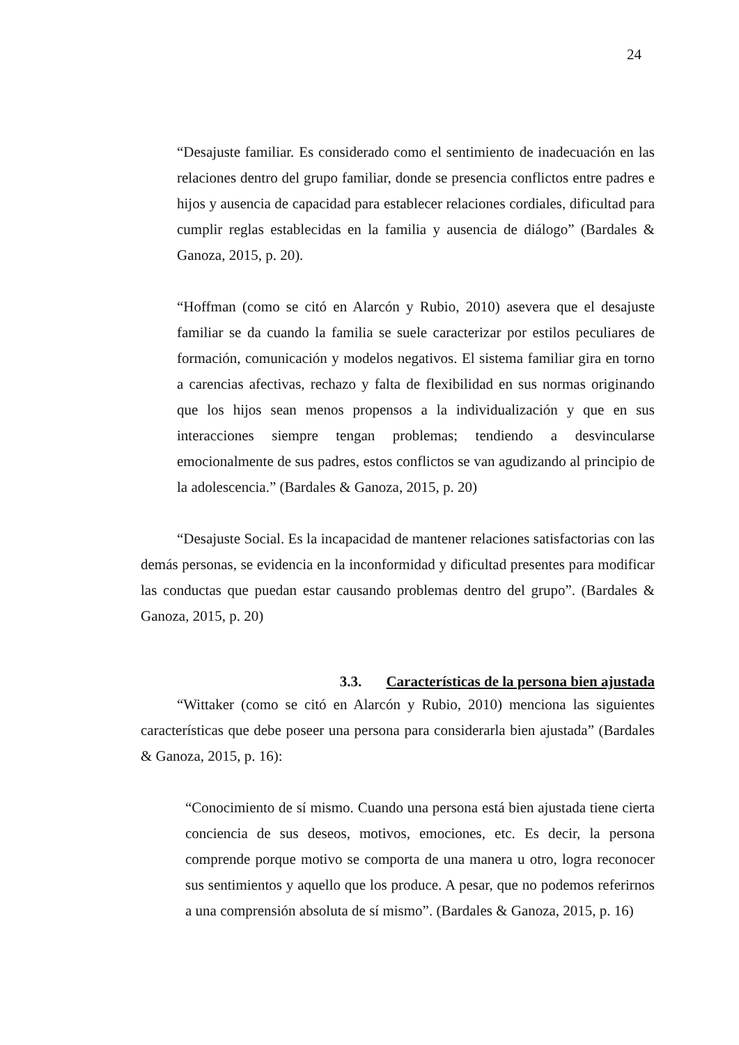24
“Desajuste familiar. Es considerado como el sentimiento de inadecuación en las relaciones dentro del grupo familiar, donde se presencia conflictos entre padres e hijos y ausencia de capacidad para establecer relaciones cordiales, dificultad para cumplir reglas establecidas en la familia y ausencia de diálogo” (Bardales & Ganoza, 2015, p. 20).
“Hoffman (como se citó en Alarcón y Rubio, 2010) asevera que el desajuste familiar se da cuando la familia se suele caracterizar por estilos peculiares de formación, comunicación y modelos negativos. El sistema familiar gira en torno a carencias afectivas, rechazo y falta de flexibilidad en sus normas originando que los hijos sean menos propensos a la individualización y que en sus interacciones siempre tengan problemas; tendiendo a desvincularse emocionalmente de sus padres, estos conflictos se van agudizando al principio de la adolescencia.” (Bardales & Ganoza, 2015, p. 20)
“Desajuste Social. Es la incapacidad de mantener relaciones satisfactorias con las demás personas, se evidencia en la inconformidad y dificultad presentes para modificar las conductas que puedan estar causando problemas dentro del grupo”. (Bardales & Ganoza, 2015, p. 20)
3.3. Características de la persona bien ajustada
“Wittaker (como se citó en Alarcón y Rubio, 2010) menciona las siguientes características que debe poseer una persona para considerarla bien ajustada” (Bardales & Ganoza, 2015, p. 16):
“Conocimiento de sí mismo. Cuando una persona está bien ajustada tiene cierta conciencia de sus deseos, motivos, emociones, etc. Es decir, la persona comprende porque motivo se comporta de una manera u otro, logra reconocer sus sentimientos y aquello que los produce. A pesar, que no podemos referirnos a una comprensión absoluta de sí mismo”. (Bardales & Ganoza, 2015, p. 16)